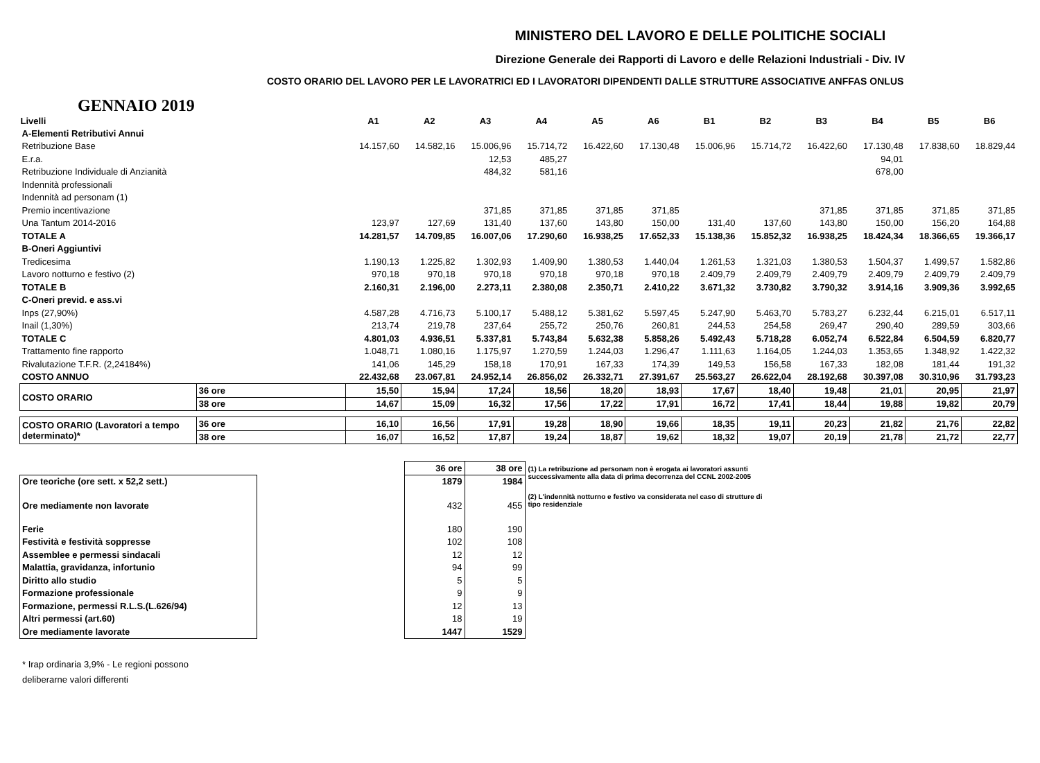MINISTERO DEL LAVORO E DELLE POLITICHE SOCIALI
Direzione Generale dei Rapporti di Lavoro e delle Relazioni Industriali - Div. IV
COSTO ORARIO DEL LAVORO PER LE LAVORATRICI ED I LAVORATORI DIPENDENTI DALLE STRUTTURE ASSOCIATIVE ANFFAS ONLUS
GENNAIO 2019
| Livelli | | A1 | A2 | A3 | A4 | A5 | A6 | B1 | B2 | B3 | B4 | B5 | B6 |
| --- | --- | --- | --- | --- | --- | --- | --- | --- | --- | --- | --- | --- | --- |
| A-Elementi Retributivi Annui | | | | | | | | | | | | | |
| Retribuzione Base | | 14.157,60 | 14.582,16 | 15.006,96 | 15.714,72 | 16.422,60 | 17.130,48 | 15.006,96 | 15.714,72 | 16.422,60 | 17.130,48 | 17.838,60 | 18.829,44 |
| E.r.a. | | | | 12,53 | 485,27 | | | | | | 94,01 | | |
| Retribuzione Individuale di Anzianità | | | | 484,32 | 581,16 | | | | | | 678,00 | | |
| Indennità professionali | | | | | | | | | | | | | |
| Indennità ad personam (1) | | | | | | | | | | | | | |
| Premio incentivazione | | | | 371,85 | 371,85 | 371,85 | 371,85 | | | 371,85 | 371,85 | 371,85 | 371,85 |
| Una Tantum 2014-2016 | | 123,97 | 127,69 | 131,40 | 137,60 | 143,80 | 150,00 | 131,40 | 137,60 | 143,80 | 150,00 | 156,20 | 164,88 |
| TOTALE A | | 14.281,57 | 14.709,85 | 16.007,06 | 17.290,60 | 16.938,25 | 17.652,33 | 15.138,36 | 15.852,32 | 16.938,25 | 18.424,34 | 18.366,65 | 19.366,17 |
| B-Oneri Aggiuntivi | | | | | | | | | | | | | |
| Tredicesima | | 1.190,13 | 1.225,82 | 1.302,93 | 1.409,90 | 1.380,53 | 1.440,04 | 1.261,53 | 1.321,03 | 1.380,53 | 1.504,37 | 1.499,57 | 1.582,86 |
| Lavoro notturno e festivo (2) | | 970,18 | 970,18 | 970,18 | 970,18 | 970,18 | 970,18 | 2.409,79 | 2.409,79 | 2.409,79 | 2.409,79 | 2.409,79 | 2.409,79 |
| TOTALE B | | 2.160,31 | 2.196,00 | 2.273,11 | 2.380,08 | 2.350,71 | 2.410,22 | 3.671,32 | 3.730,82 | 3.790,32 | 3.914,16 | 3.909,36 | 3.992,65 |
| C-Oneri previd. e ass.vi | | | | | | | | | | | | | |
| Inps (27,90%) | | 4.587,28 | 4.716,73 | 5.100,17 | 5.488,12 | 5.381,62 | 5.597,45 | 5.247,90 | 5.463,70 | 5.783,27 | 6.232,44 | 6.215,01 | 6.517,11 |
| Inail (1,30%) | | 213,74 | 219,78 | 237,64 | 255,72 | 250,76 | 260,81 | 244,53 | 254,58 | 269,47 | 290,40 | 289,59 | 303,66 |
| TOTALE C | | 4.801,03 | 4.936,51 | 5.337,81 | 5.743,84 | 5.632,38 | 5.858,26 | 5.492,43 | 5.718,28 | 6.052,74 | 6.522,84 | 6.504,59 | 6.820,77 |
| Trattamento fine rapporto | | 1.048,71 | 1.080,16 | 1.175,97 | 1.270,59 | 1.244,03 | 1.296,47 | 1.111,63 | 1.164,05 | 1.244,03 | 1.353,65 | 1.348,92 | 1.422,32 |
| Rivalutazione T.F.R. (2,24184%) | | 141,06 | 145,29 | 158,18 | 170,91 | 167,33 | 174,39 | 149,53 | 156,58 | 167,33 | 182,08 | 181,44 | 191,32 |
| COSTO ANNUO | | 22.432,68 | 23.067,81 | 24.952,14 | 26.856,02 | 26.332,71 | 27.391,67 | 25.563,27 | 26.622,04 | 28.192,68 | 30.397,08 | 30.310,96 | 31.793,23 |
| COSTO ORARIO | 36 ore | 15,50 | 15,94 | 17,24 | 18,56 | 18,20 | 18,93 | 17,67 | 18,40 | 19,48 | 21,01 | 20,95 | 21,97 |
| | 38 ore | 14,67 | 15,09 | 16,32 | 17,56 | 17,22 | 17,91 | 16,72 | 17,41 | 18,44 | 19,88 | 19,82 | 20,79 |
| COSTO ORARIO (Lavoratori a tempo determinato)* | 36 ore | 16,10 | 16,56 | 17,91 | 19,28 | 18,90 | 19,66 | 18,35 | 19,11 | 20,23 | 21,82 | 21,76 | 22,82 |
| | 38 ore | 16,07 | 16,52 | 17,87 | 19,24 | 18,87 | 19,62 | 18,32 | 19,07 | 20,19 | 21,78 | 21,72 | 22,77 |
| | | 36 ore | 38 ore |
| Ore teoriche (ore sett. x 52,2 sett.) | | 1879 | 1984 |
| Ore mediamente non lavorate | | 432 | 455 |
| Ferie | | 180 | 190 |
| Festività e festività soppresse | | 102 | 108 |
| Assemblee e permessi sindacali | | 12 | 12 |
| Malattia, gravidanza, infortunio | | 94 | 99 |
| Diritto allo studio | | 5 | 5 |
| Formazione professionale | | 9 | 9 |
| Formazione, permessi R.L.S.(L.626/94) | | 12 | 13 |
| Altri permessi (art.60) | | 18 | 19 |
| Ore mediamente lavorate | | 1447 | 1529 |
(1) La retribuzione ad personam non è erogata ai lavoratori assunti successivamente alla data di prima decorrenza del CCNL 2002-2005
(2) L'indennità notturno e festivo va considerata nel caso di strutture di tipo residenziale
* Irap ordinaria 3,9% - Le regioni possono
deliberarne valori differenti